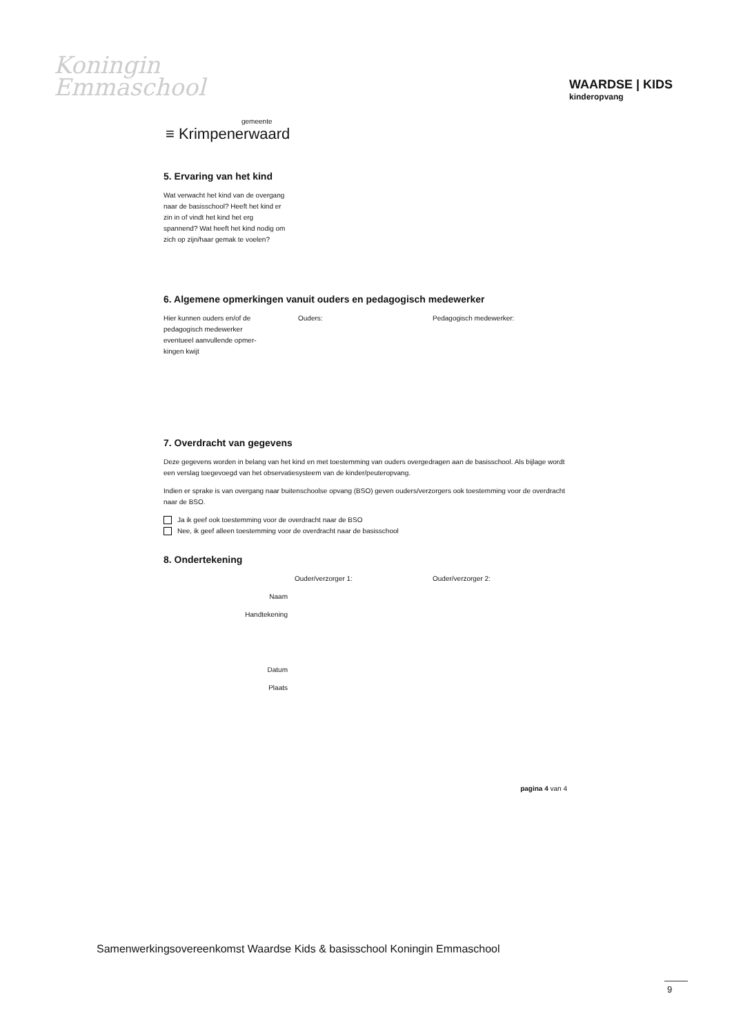Koningin
Emmaschool
WAARDSE | KIDS
kinderopvang
gemeente
≡ Krimpenerwaard
5. Ervaring van het kind
Wat verwacht het kind van de overgang naar de basisschool? Heeft het kind er zin in of vindt het kind het erg spannend? Wat heeft het kind nodig om zich op zijn/haar gemak te voelen?
6. Algemene opmerkingen vanuit ouders en pedagogisch medewerker
Hier kunnen ouders en/of de
pedagogisch medewerker
eventueel aanvullende opmer-
kingen kwijt
Ouders: Pedagogisch medewerker:
7. Overdracht van gegevens
Deze gegevens worden in belang van het kind en met toestemming van ouders overgedragen aan de basisschool. Als bijlage wordt een verslag toegevoegd van het observatiesysteem van de kinder/peuteropvang.
Indien er sprake is van overgang naar buitenschoolse opvang (BSO) geven ouders/verzorgers ook toestemming voor de overdracht naar de BSO.
Ja ik geef ook toestemming voor de overdracht naar de BSO
Nee, ik geef alleen toestemming voor de overdracht naar de basisschool
8. Ondertekening
Ouder/verzorger 1:
Ouder/verzorger 2:
Naam
Handtekening
Datum
Plaats
pagina 4 van 4
Samenwerkingsovereenkomst Waardse Kids & basisschool Koningin Emmaschool
9